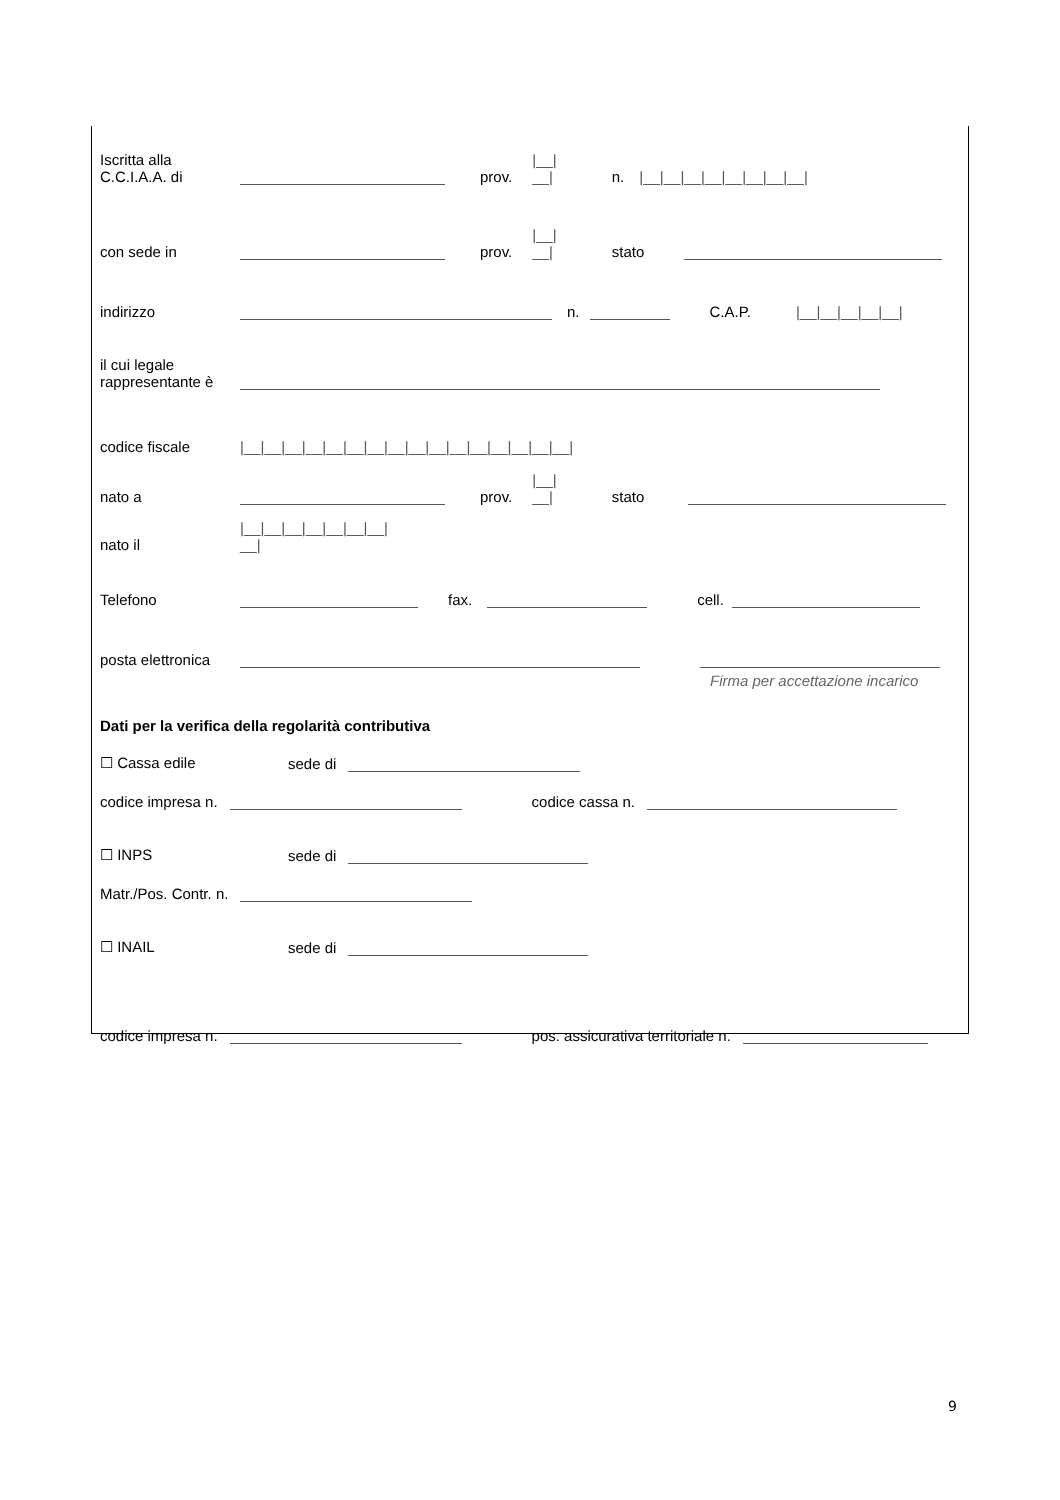Iscritta alla
C.C.I.A.A. di prov. |__|
__| n. |__|__|__|__|__|__|__|__|
con sede in prov. |__|
__| stato
indirizzo n. C.A.P. |__|__|__|__|__|
il cui legale
rappresentante è
codice fiscale |__|__|__|__|__|__|__|__|__|__|__|__|__|__|__|__|
nato a prov. |__|
__| stato
nato il |__|__|__|__|__|__|__|
__|
Telefono fax. cell.
posta elettronica
Firma per accettazione incarico
Dati per la verifica della regolarità contributiva
☐ Cassa edile sede di
codice impresa n. codice cassa n.
☐ INPS sede di
Matr./Pos. Contr. n.
☐ INAIL sede di
codice impresa n. pos. assicurativa territoriale n.
9